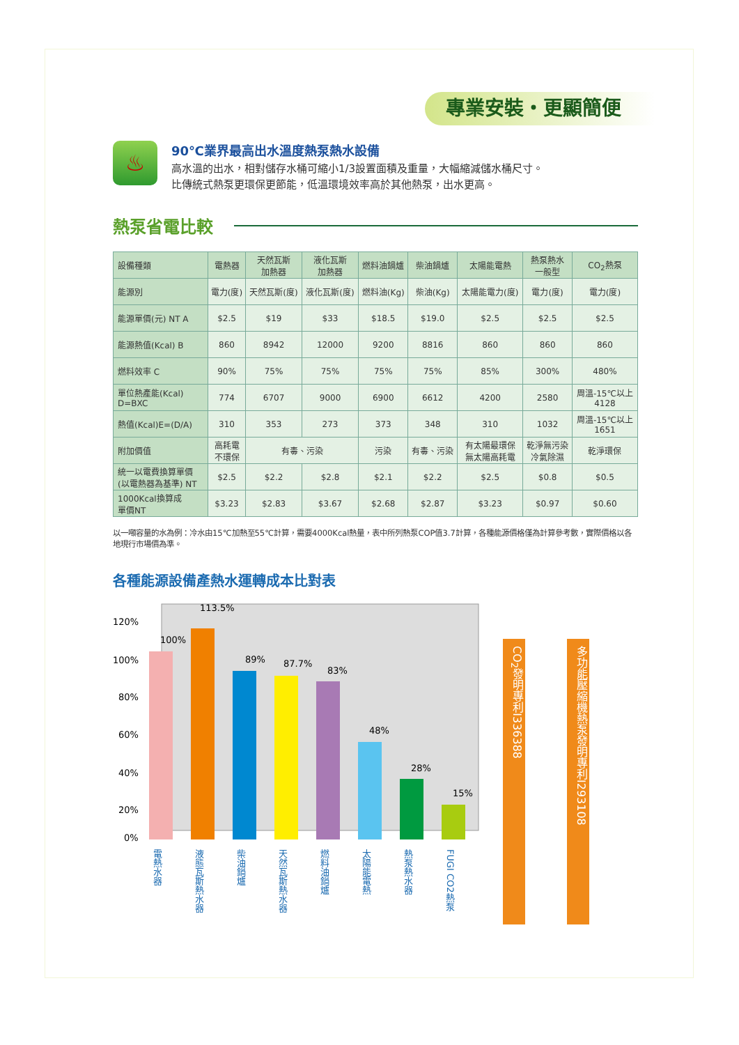專業安裝‧更顯簡便
♨
90℃業界最高出水溫度熱泵熱水設備
高水溫的出水，相對儲存水桶可縮小1/3設置面積及重量，大幅縮減儲水桶尺寸。
比傳統式熱泵更環保更節能，低溫環境效率高於其他熱泵，出水更高。
熱泵省電比較
| 設備種類 | 電熱器 | 天然瓦斯 加熱器 | 液化瓦斯 加熱器 | 燃料油鍋爐 | 柴油鍋爐 | 太陽能電熱 | 熱泵熱水 一般型 | CO<sub>2</sub>熱泵 |
| 能源別 | 電力(度) | 天然瓦斯(度) | 液化瓦斯(度) | 燃料油(Kg) | 柴油(Kg) | 太陽能電力(度) | 電力(度) | 電力(度) |
| 能源單價(元) NT A | $2.5 | $19 | $33 | $18.5 | $19.0 | $2.5 | $2.5 | $2.5 |
| 能源熱值(Kcal) B | 860 | 8942 | 12000 | 9200 | 8816 | 860 | 860 | 860 |
| 燃料效率 C | 90% | 75% | 75% | 75% | 75% | 85% | 300% | 480% |
| 單位熱產能(Kcal) D=BXC | 774 | 6707 | 9000 | 6900 | 6612 | 4200 | 2580 | 周溫-15℃以上 4128 |
| 熱值(Kcal)E=(D/A) | 310 | 353 | 273 | 373 | 348 | 310 | 1032 | 周溫-15℃以上 1651 |
| 附加價值 | 高耗電 不環保 | 有毒、污染 | | 污染 | 有毒、污染 | 有太陽最環保 無太陽高耗電 | 乾淨無污染 冷氣除濕 | 乾淨環保 |
| 統一以電費換算單價 (以電熱器為基準) NT | $2.5 | $2.2 | $2.8 | $2.1 | $2.2 | $2.5 | $0.8 | $0.5 |
| 1000Kcal換算成 單價NT | $3.23 | $2.83 | $3.67 | $2.68 | $2.87 | $3.23 | $0.97 | $0.60 |
以一噸容量的水為例：冷水由15℃加熱至55℃計算，需要4000Kcal熱量，表中所列熱泵COP值3.7計算，各種能源價格僅為計算參考數，實際價格以各地現行市場價為準。
各種能源設備產熱水運轉成本比對表
120%
100%
80%
60%
40%
20%
0%
100%
113.5%
89%
87.7%
83%
48%
28%
15%
電熱水器
液態瓦斯熱水器
柴油鍋爐
天然瓦斯熱水器
燃料油鍋爐
太陽能電熱
熱泵熱水器
FUGI CO2熱泵
CO<sub>2</sub>發明專利I336388
多功能壓縮機熱泵發明專利I293108